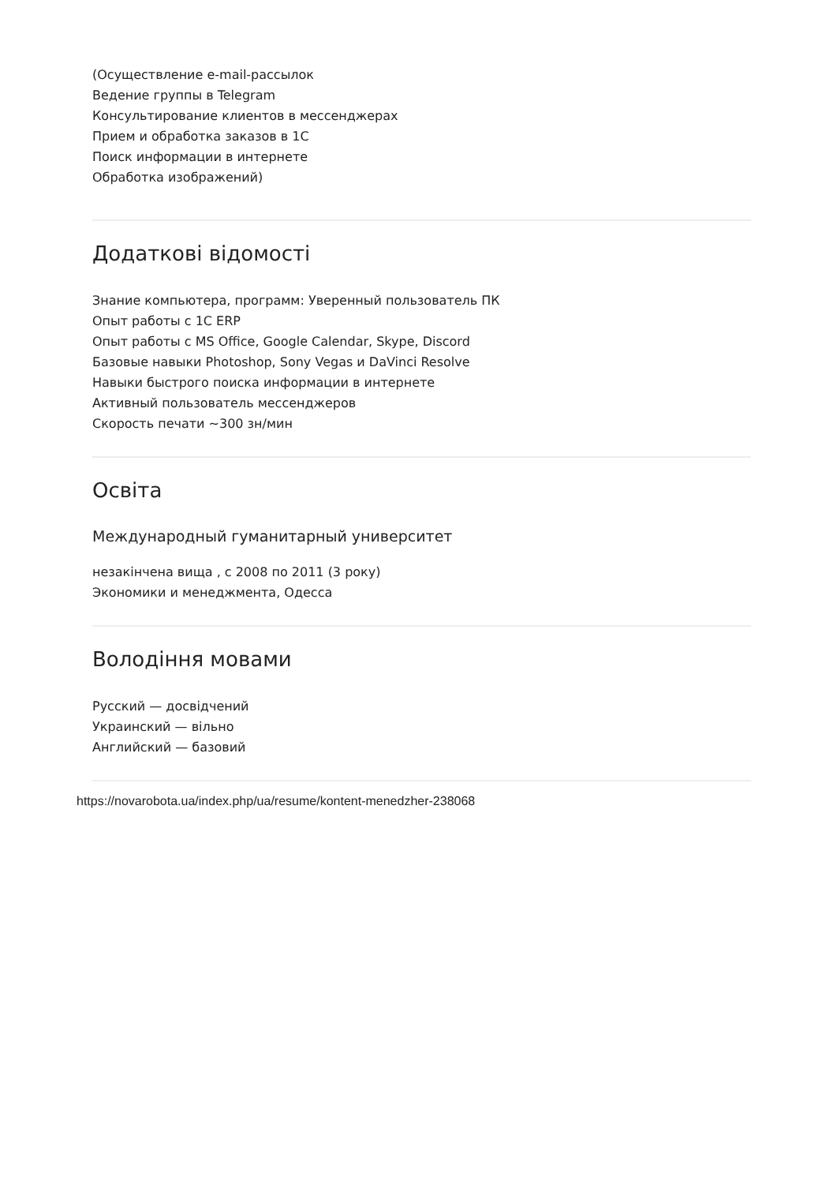(Осуществление e-mail-рассылок
Ведение группы в Telegram
Консультирование клиентов в мессенджерах
Прием и обработка заказов в 1С
Поиск информации в интернете
Обработка изображений)
Додаткові відомості
Знание компьютера, программ: Уверенный пользователь ПК
Опыт работы с 1С ERP
Опыт работы с MS Office, Google Calendar, Skype, Discord
Базовые навыки Photoshop, Sony Vegas и DaVinci Resolve
Навыки быстрого поиска информации в интернете
Активный пользователь мессенджеров
Скорость печати ~300 зн/мин
Освіта
Международный гуманитарный университет
незакінчена вища , с 2008 по 2011 (3 року)
Экономики и менеджмента, Одесса
Володіння мовами
Русский — досвідчений
Украинский — вільно
Английский — базовий
https://novarobota.ua/index.php/ua/resume/kontent-menedzher-238068